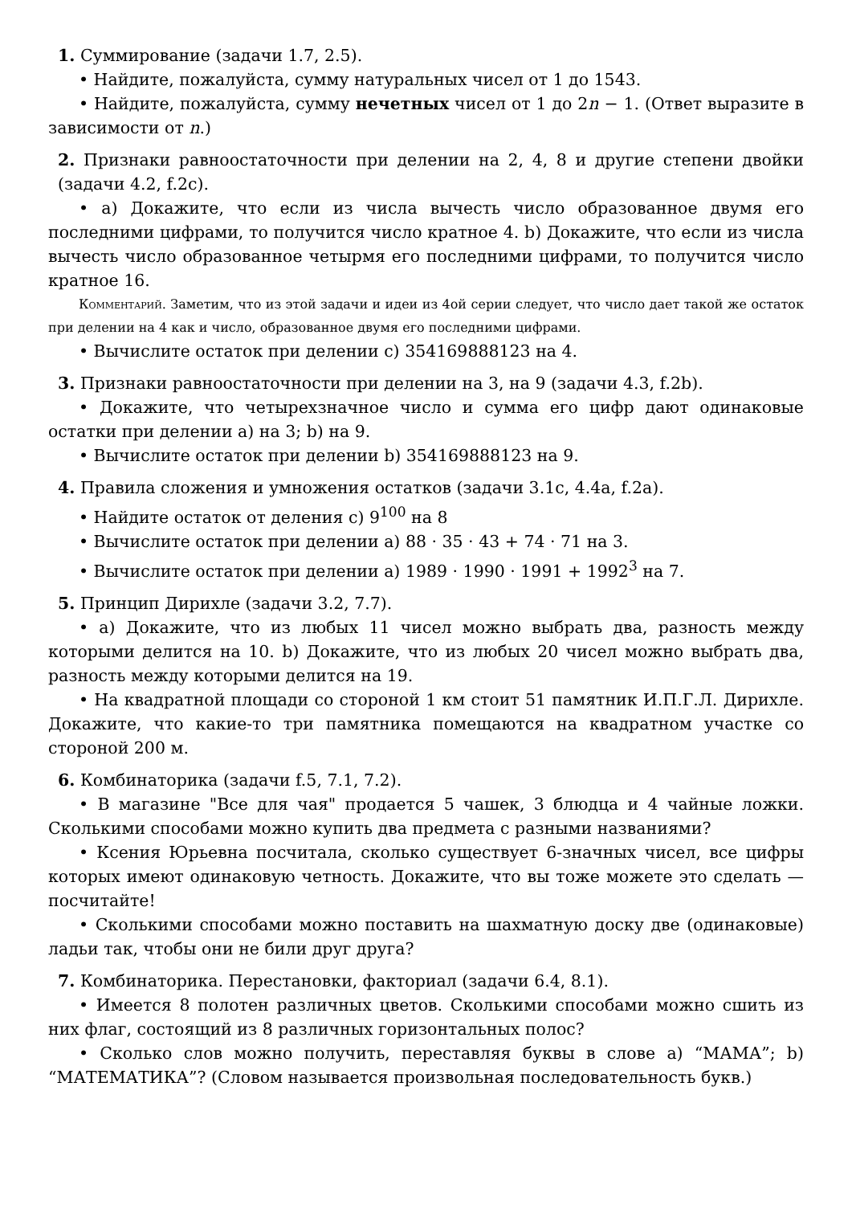1. Суммирование (задачи 1.7, 2.5).
• Найдите, пожалуйста, сумму натуральных чисел от 1 до 1543.
• Найдите, пожалуйста, сумму нечетных чисел от 1 до 2n − 1. (Ответ выразите в зависимости от n.)
2. Признаки равноостаточности при делении на 2, 4, 8 и другие степени двойки (задачи 4.2, f.2c).
• a) Докажите, что если из числа вычесть число образованное двумя его последними цифрами, то получится число кратное 4. b) Докажите, что если из числа вычесть число образованное четырмя его последними цифрами, то получится число кратное 16.
Комментарий. Заметим, что из этой задачи и идеи из 4ой серии следует, что число дает такой же остаток при делении на 4 как и число, образованное двумя его последними цифрами.
• Вычислите остаток при делении c) 354169888123 на 4.
3. Признаки равноостаточности при делении на 3, на 9 (задачи 4.3, f.2b).
• Докажите, что четырехзначное число и сумма его цифр дают одинаковые остатки при делении a) на 3; b) на 9.
• Вычислите остаток при делении b) 354169888123 на 9.
4. Правила сложения и умножения остатков (задачи 3.1c, 4.4a, f.2a).
• Найдите остаток от деления c) 9<sup>100</sup> на 8
• Вычислите остаток при делении a) 88 · 35 · 43 + 74 · 71 на 3.
• Вычислите остаток при делении a) 1989 · 1990 · 1991 + 1992<sup>3</sup> на 7.
5. Принцип Дирихле (задачи 3.2, 7.7).
• a) Докажите, что из любых 11 чисел можно выбрать два, разность между которыми делится на 10. b) Докажите, что из любых 20 чисел можно выбрать два, разность между которыми делится на 19.
• На квадратной площади со стороной 1 км стоит 51 памятник И.П.Г.Л. Дирихле. Докажите, что какие-то три памятника помещаются на квадратном участке со стороной 200 м.
6. Комбинаторика (задачи f.5, 7.1, 7.2).
• В магазине "Все для чая" продается 5 чашек, 3 блюдца и 4 чайные ложки. Сколькими способами можно купить два предмета с разными названиями?
• Ксения Юрьевна посчитала, сколько существует 6-значных чисел, все цифры которых имеют одинаковую четность. Докажите, что вы тоже можете это сделать — посчитайте!
• Сколькими способами можно поставить на шахматную доску две (одинаковые) ладьи так, чтобы они не били друг друга?
7. Комбинаторика. Перестановки, факториал (задачи 6.4, 8.1).
• Имеется 8 полотен различных цветов. Сколькими способами можно сшить из них флаг, состоящий из 8 различных горизонтальных полос?
• Сколько слов можно получить, переставляя буквы в слове a) “МАМА”; b) “МАТЕМАТИКА”? (Словом называется произвольная последовательность букв.)